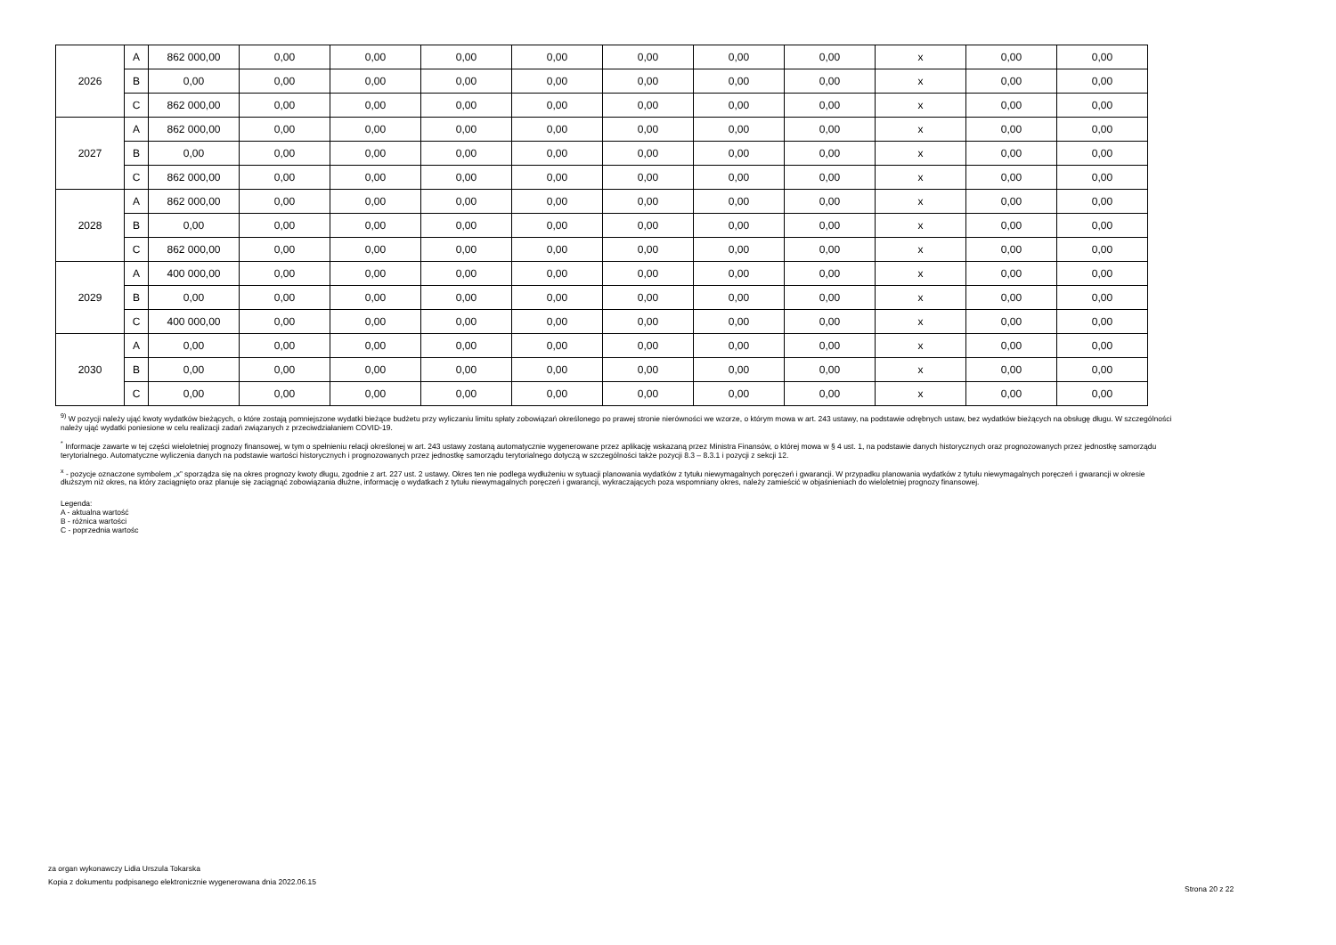| 2026 | A | 862 000,00 | 0,00 | 0,00 | 0,00 | 0,00 | 0,00 | 0,00 | 0,00 | x | 0,00 | 0,00 |
| | B | 0,00 | 0,00 | 0,00 | 0,00 | 0,00 | 0,00 | 0,00 | 0,00 | x | 0,00 | 0,00 |
| | C | 862 000,00 | 0,00 | 0,00 | 0,00 | 0,00 | 0,00 | 0,00 | 0,00 | x | 0,00 | 0,00 |
| 2027 | A | 862 000,00 | 0,00 | 0,00 | 0,00 | 0,00 | 0,00 | 0,00 | 0,00 | x | 0,00 | 0,00 |
| | B | 0,00 | 0,00 | 0,00 | 0,00 | 0,00 | 0,00 | 0,00 | 0,00 | x | 0,00 | 0,00 |
| | C | 862 000,00 | 0,00 | 0,00 | 0,00 | 0,00 | 0,00 | 0,00 | 0,00 | x | 0,00 | 0,00 |
| 2028 | A | 862 000,00 | 0,00 | 0,00 | 0,00 | 0,00 | 0,00 | 0,00 | 0,00 | x | 0,00 | 0,00 |
| | B | 0,00 | 0,00 | 0,00 | 0,00 | 0,00 | 0,00 | 0,00 | 0,00 | x | 0,00 | 0,00 |
| | C | 862 000,00 | 0,00 | 0,00 | 0,00 | 0,00 | 0,00 | 0,00 | 0,00 | x | 0,00 | 0,00 |
| 2029 | A | 400 000,00 | 0,00 | 0,00 | 0,00 | 0,00 | 0,00 | 0,00 | 0,00 | x | 0,00 | 0,00 |
| | B | 0,00 | 0,00 | 0,00 | 0,00 | 0,00 | 0,00 | 0,00 | 0,00 | x | 0,00 | 0,00 |
| | C | 400 000,00 | 0,00 | 0,00 | 0,00 | 0,00 | 0,00 | 0,00 | 0,00 | x | 0,00 | 0,00 |
| 2030 | A | 0,00 | 0,00 | 0,00 | 0,00 | 0,00 | 0,00 | 0,00 | 0,00 | x | 0,00 | 0,00 |
| | B | 0,00 | 0,00 | 0,00 | 0,00 | 0,00 | 0,00 | 0,00 | 0,00 | x | 0,00 | 0,00 |
| | C | 0,00 | 0,00 | 0,00 | 0,00 | 0,00 | 0,00 | 0,00 | 0,00 | x | 0,00 | 0,00 |
<sup>9)</sup> W pozycji należy ująć kwoty wydatków bieżących, o które zostają pomniejszone wydatki bieżące budżetu przy wyliczaniu limitu spłaty zobowiązań określonego po prawej stronie nierówności we wzorze, o którym mowa w art. 243 ustawy, na podstawie odrębnych ustaw, bez wydatków bieżących na obsługę długu. W szczególności należy ująć wydatki poniesione w celu realizacji zadań związanych z przeciwdziałaniem COVID-19.
<sup>*</sup> Informacje zawarte w tej części wieloletniej prognozy finansowej, w tym o spełnieniu relacji określonej w art. 243 ustawy zostaną automatycznie wygenerowane przez aplikację wskazaną przez Ministra Finansów, o której mowa w § 4 ust. 1, na podstawie danych historycznych oraz prognozowanych przez jednostkę samorządu terytorialnego. Automatyczne wyliczenia danych na podstawie wartości historycznych i prognozowanych przez jednostkę samorządu terytorialnego dotyczą w szczególności także pozycji 8.3 – 8.3.1 i pozycji z sekcji 12.
<sup>x</sup> - pozycje oznaczone symbolem „x” sporządza się na okres prognozy kwoty długu, zgodnie z art. 227 ust. 2 ustawy. Okres ten nie podlega wydłużeniu w sytuacji planowania wydatków z tytułu niewymagalnych poręczeń i gwarancji. W przypadku planowania wydatków z tytułu niewymagalnych poręczeń i gwarancji w okresie dłuższym niż okres, na który zaciągnięto oraz planuje się zaciągnąć zobowiązania dłużne, informację o wydatkach z tytułu niewymagalnych poręczeń i gwarancji, wykraczających poza wspomniany okres, należy zamieścić w objaśnieniach do wieloletniej prognozy finansowej.
Legenda:
A - aktualna wartość
B - różnica wartości
C - poprzednia wartośc
za organ wykonawczy Lidia Urszula Tokarska
Kopia z dokumentu podpisanego elektronicznie wygenerowana dnia 2022.06.15
Strona 20 z 22